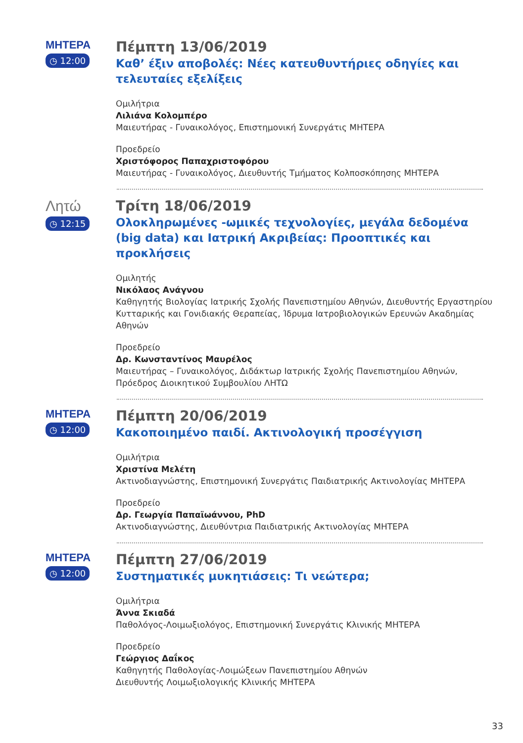ΜΗΤΕΡΑ
◷ 12:00
Πέμπτη 13/06/2019
Καθ’ έξιν αποβολές: Νέες κατευθυντήριες οδηγίες και τελευταίες εξελίξεις
Ομιλήτρια
Λιλιάνα Κολομπέρο
Μαιευτήρας - Γυναικολόγος, Επιστημονική Συνεργάτις ΜΗΤΕΡΑ
Προεδρείο
Χριστόφορος Παπαχριστοφόρου
Μαιευτήρας - Γυναικολόγος, Διευθυντής Τμήματος Κολποσκόπησης ΜΗΤΕΡΑ
Λητώ
◷ 12:15
Τρίτη 18/06/2019
Ολοκληρωμένες -ωμικές τεχνολογίες, μεγάλα δεδομένα (big data) και Ιατρική Ακριβείας: Προοπτικές και προκλήσεις
Ομιλητής
Νικόλαος Ανάγνου
Καθηγητής Βιολογίας Ιατρικής Σχολής Πανεπιστημίου Αθηνών, Διευθυντής Εργαστηρίου Κυτταρικής και Γονιδιακής Θεραπείας, Ίδρυμα Ιατροβιολογικών Ερευνών Ακαδημίας Αθηνών
Προεδρείο
Δρ. Κωνσταντίνος Μαυρέλος
Μαιευτήρας – Γυναικολόγος, Διδάκτωρ Ιατρικής Σχολής Πανεπιστημίου Αθηνών, Πρόεδρος Διοικητικού Συμβουλίου ΛΗΤΩ
ΜΗΤΕΡΑ
◷ 12:00
Πέμπτη 20/06/2019
Κακοποιημένο παιδί. Ακτινολογική προσέγγιση
Ομιλήτρια
Χριστίνα Μελέτη
Ακτινοδιαγνώστης, Επιστημονική Συνεργάτις Παιδιατρικής Ακτινολογίας ΜΗΤΕΡΑ
Προεδρείο
Δρ. Γεωργία Παπαϊωάννου, PhD
Ακτινοδιαγνώστης, Διευθύντρια Παιδιατρικής Ακτινολογίας ΜΗΤΕΡΑ
ΜΗΤΕΡΑ
◷ 12:00
Πέμπτη 27/06/2019
Συστηματικές μυκητιάσεις: Τι νεώτερα;
Ομιλήτρια
Άννα Σκιαδά
Παθολόγος-Λοιμωξιολόγος, Επιστημονική Συνεργάτις Κλινικής ΜΗΤΕΡΑ
Προεδρείο
Γεώργιος Δαΐκος
Καθηγητής Παθολογίας-Λοιμώξεων Πανεπιστημίου Αθηνών
Διευθυντής Λοιμωξιολογικής Κλινικής ΜΗΤΕΡΑ
33